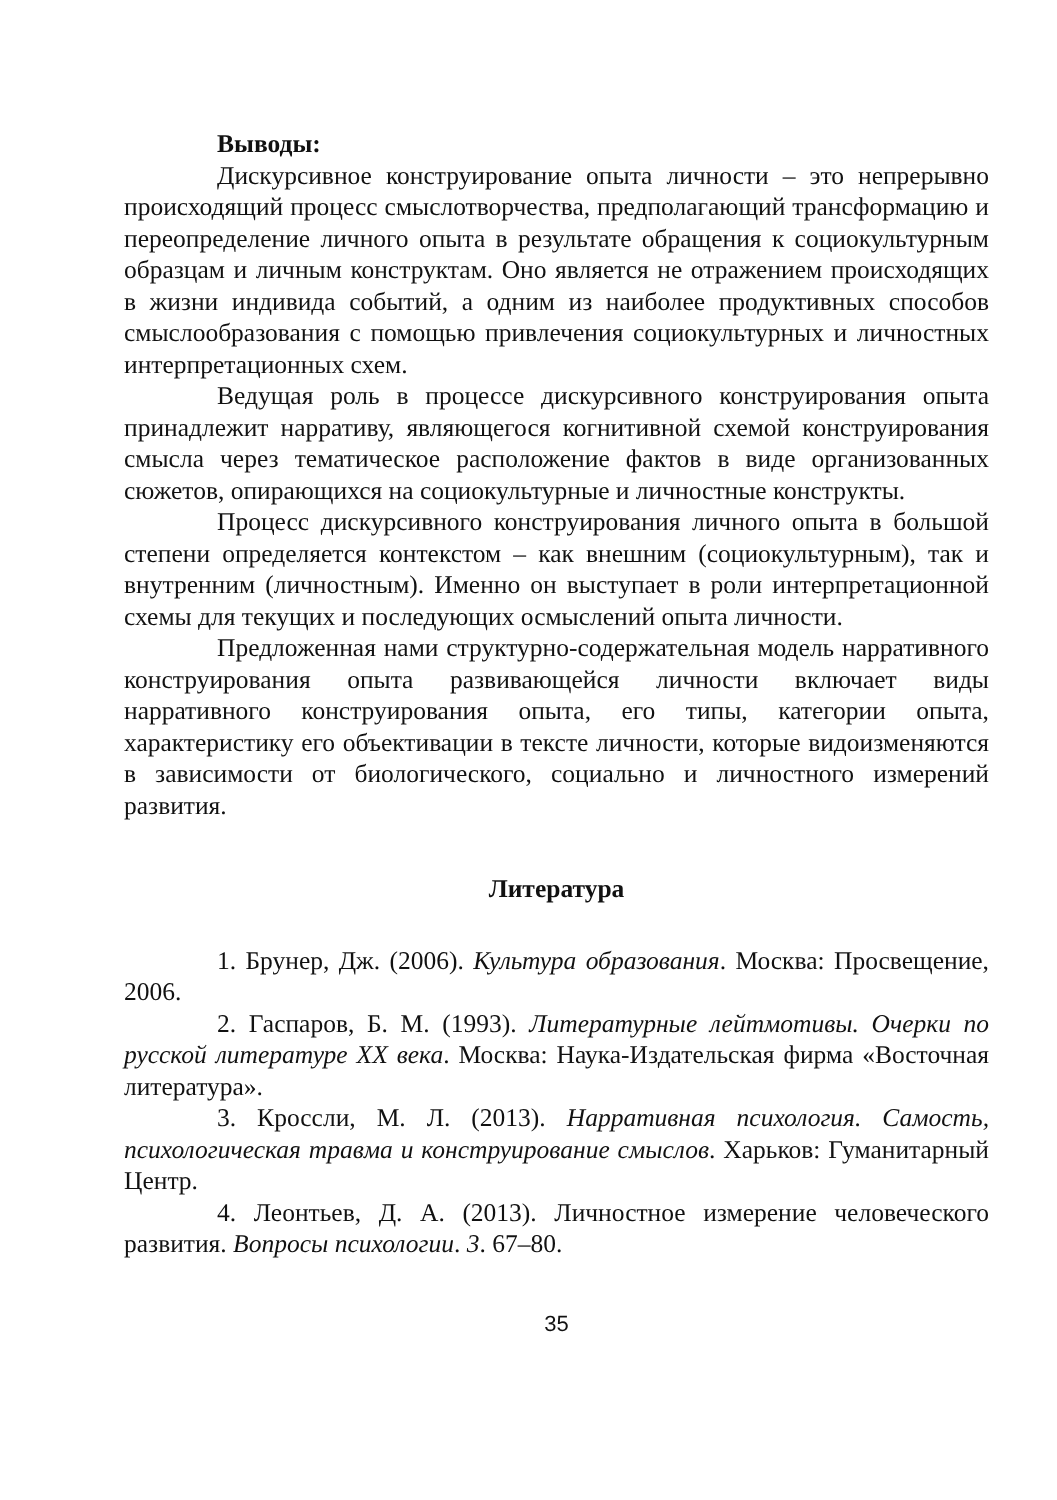Выводы:
Дискурсивное конструирование опыта личности – это непрерывно происходящий процесс смыслотворчества, предполагающий трансформацию и переопределение личного опыта в результате обращения к социокультурным образцам и личным конструктам. Оно является не отражением происходящих в жизни индивида событий, а одним из наиболее продуктивных способов смыслообразования с помощью привлечения социокультурных и личностных интерпретационных схем.
Ведущая роль в процессе дискурсивного конструирования опыта принадлежит нарративу, являющегося когнитивной схемой конструирования смысла через тематическое расположение фактов в виде организованных сюжетов, опирающихся на социокультурные и личностные конструкты.
Процесс дискурсивного конструирования личного опыта в большой степени определяется контекстом – как внешним (социокультурным), так и внутренним (личностным). Именно он выступает в роли интерпретационной схемы для текущих и последующих осмыслений опыта личности.
Предложенная нами структурно-содержательная модель нарративного конструирования опыта развивающейся личности включает виды нарративного конструирования опыта, его типы, категории опыта, характеристику его объективации в тексте личности, которые видоизменяются в зависимости от биологического, социально и личностного измерений развития.
Литература
1. Брунер, Дж. (2006). Культура образования. Москва: Просвещение, 2006.
2. Гаспаров, Б. М. (1993). Литературные лейтмотивы. Очерки по русской литературе XX века. Москва: Наука-Издательская фирма «Восточная литература».
3. Кроссли, М. Л. (2013). Нарративная психология. Самость, психологическая травма и конструирование смыслов. Харьков: Гуманитарный Центр.
4. Леонтьев, Д. А. (2013). Личностное измерение человеческого развития. Вопросы психологии. 3. 67–80.
35